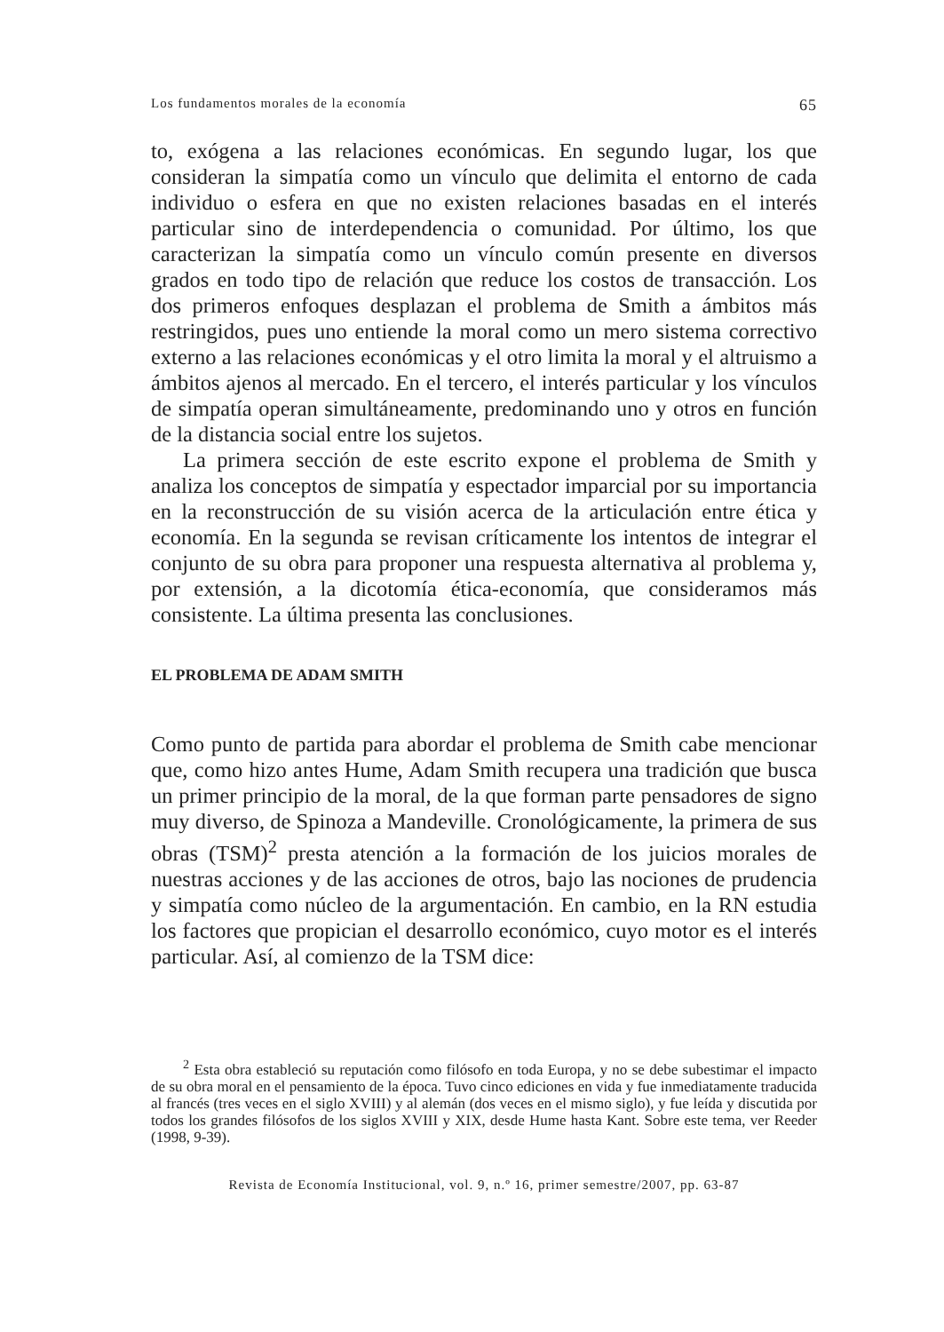Los fundamentos morales de la economía 65
to, exógena a las relaciones económicas. En segundo lugar, los que consideran la simpatía como un vínculo que delimita el entorno de cada individuo o esfera en que no existen relaciones basadas en el interés particular sino de interdependencia o comunidad. Por último, los que caracterizan la simpatía como un vínculo común presente en diversos grados en todo tipo de relación que reduce los costos de transacción. Los dos primeros enfoques desplazan el problema de Smith a ámbitos más restringidos, pues uno entiende la moral como un mero sistema correctivo externo a las relaciones económicas y el otro limita la moral y el altruismo a ámbitos ajenos al mercado. En el tercero, el interés particular y los vínculos de simpatía operan simultáneamente, predominando uno y otros en función de la distancia social entre los sujetos.
La primera sección de este escrito expone el problema de Smith y analiza los conceptos de simpatía y espectador imparcial por su importancia en la reconstrucción de su visión acerca de la articulación entre ética y economía. En la segunda se revisan críticamente los intentos de integrar el conjunto de su obra para proponer una respuesta alternativa al problema y, por extensión, a la dicotomía ética-economía, que consideramos más consistente. La última presenta las conclusiones.
EL PROBLEMA DE ADAM SMITH
Como punto de partida para abordar el problema de Smith cabe mencionar que, como hizo antes Hume, Adam Smith recupera una tradición que busca un primer principio de la moral, de la que forman parte pensadores de signo muy diverso, de Spinoza a Mandeville. Cronológicamente, la primera de sus obras (TSM)<sup>2</sup> presta atención a la formación de los juicios morales de nuestras acciones y de las acciones de otros, bajo las nociones de prudencia y simpatía como núcleo de la argumentación. En cambio, en la RN estudia los factores que propician el desarrollo económico, cuyo motor es el interés particular. Así, al comienzo de la TSM dice:
<sup>2</sup> Esta obra estableció su reputación como filósofo en toda Europa, y no se debe subestimar el impacto de su obra moral en el pensamiento de la época. Tuvo cinco ediciones en vida y fue inmediatamente traducida al francés (tres veces en el siglo XVIII) y al alemán (dos veces en el mismo siglo), y fue leída y discutida por todos los grandes filósofos de los siglos XVIII y XIX, desde Hume hasta Kant. Sobre este tema, ver Reeder (1998, 9-39).
Revista de Economía Institucional, vol. 9, n.º 16, primer semestre/2007, pp. 63-87